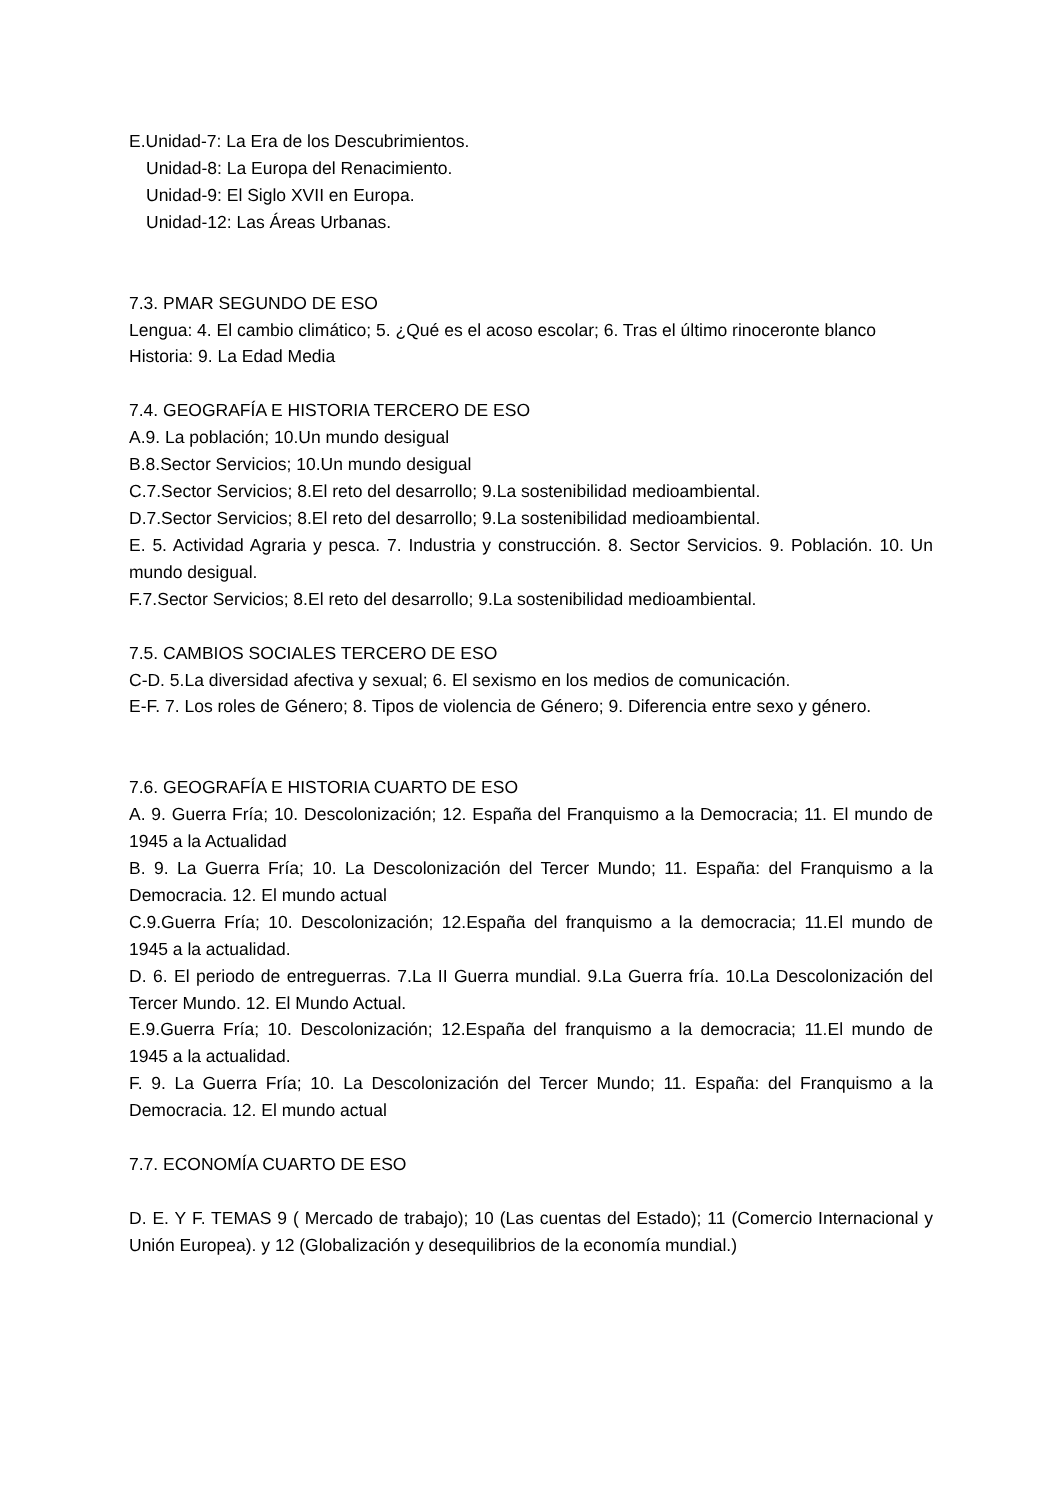E.Unidad-7: La Era de los Descubrimientos.
Unidad-8: La Europa del Renacimiento.
Unidad-9: El Siglo XVII en Europa.
Unidad-12: Las Áreas Urbanas.
7.3. PMAR SEGUNDO DE ESO
Lengua: 4. El cambio climático; 5. ¿Qué es el acoso escolar; 6. Tras el último rinoceronte blanco
Historia: 9. La Edad Media
7.4. GEOGRAFÍA E HISTORIA TERCERO DE ESO
A.9. La población; 10.Un mundo desigual
B.8.Sector Servicios; 10.Un mundo desigual
C.7.Sector Servicios; 8.El reto del desarrollo; 9.La sostenibilidad medioambiental.
D.7.Sector Servicios; 8.El reto del desarrollo; 9.La sostenibilidad medioambiental.
E. 5. Actividad Agraria y pesca. 7. Industria y construcción. 8. Sector Servicios. 9. Población. 10. Un mundo desigual.
F.7.Sector Servicios; 8.El reto del desarrollo; 9.La sostenibilidad medioambiental.
7.5. CAMBIOS SOCIALES TERCERO DE ESO
C-D. 5.La diversidad afectiva y sexual; 6. El sexismo en los medios de comunicación.
E-F. 7. Los roles de Género; 8. Tipos de violencia de Género; 9. Diferencia entre sexo y género.
7.6. GEOGRAFÍA E HISTORIA CUARTO DE ESO
A. 9. Guerra Fría; 10. Descolonización; 12. España del Franquismo a la Democracia; 11. El mundo de 1945 a la Actualidad
B. 9. La Guerra Fría; 10. La Descolonización del Tercer Mundo; 11. España: del Franquismo a la Democracia. 12. El mundo actual
C.9.Guerra Fría; 10. Descolonización; 12.España del franquismo a la democracia; 11.El mundo de 1945 a la actualidad.
D. 6. El periodo de entreguerras. 7.La II Guerra mundial. 9.La Guerra fría. 10.La Descolonización del Tercer Mundo. 12. El Mundo Actual.
E.9.Guerra Fría; 10. Descolonización; 12.España del franquismo a la democracia; 11.El mundo de 1945 a la actualidad.
F. 9. La Guerra Fría; 10. La Descolonización del Tercer Mundo; 11. España: del Franquismo a la Democracia. 12. El mundo actual
7.7. ECONOMÍA CUARTO DE ESO
D. E. Y F. TEMAS 9 ( Mercado de trabajo); 10 (Las cuentas del Estado); 11 (Comercio Internacional y Unión Europea). y 12 (Globalización y desequilibrios de la economía mundial.)